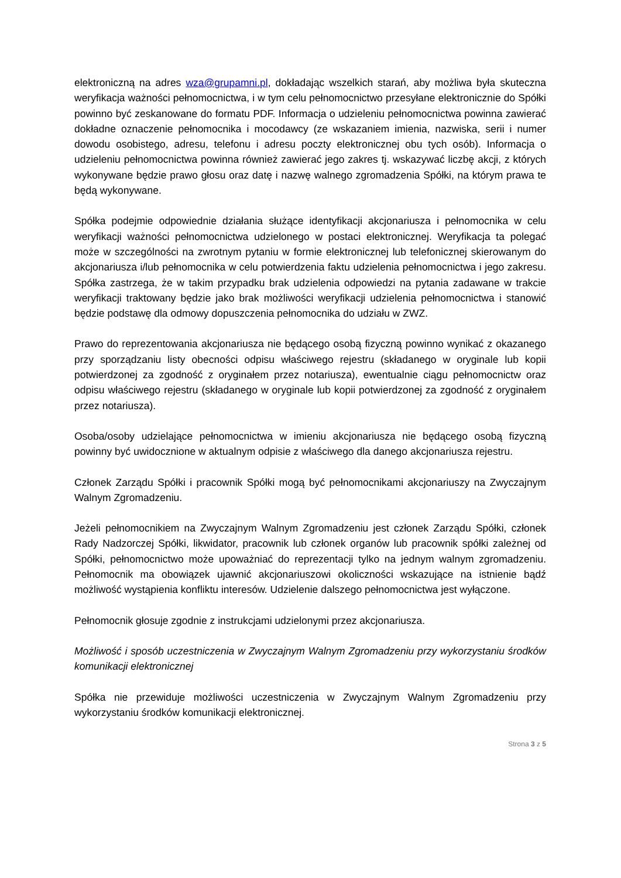elektroniczną na adres wza@grupamni.pl, dokładając wszelkich starań, aby możliwa była skuteczna weryfikacja ważności pełnomocnictwa, i w tym celu pełnomocnictwo przesyłane elektronicznie do Spółki powinno być zeskanowane do formatu PDF. Informacja o udzieleniu pełnomocnictwa powinna zawierać dokładne oznaczenie pełnomocnika i mocodawcy (ze wskazaniem imienia, nazwiska, serii i numer dowodu osobistego, adresu, telefonu i adresu poczty elektronicznej obu tych osób). Informacja o udzieleniu pełnomocnictwa powinna również zawierać jego zakres tj. wskazywać liczbę akcji, z których wykonywane będzie prawo głosu oraz datę i nazwę walnego zgromadzenia Spółki, na którym prawa te będą wykonywane.
Spółka podejmie odpowiednie działania służące identyfikacji akcjonariusza i pełnomocnika w celu weryfikacji ważności pełnomocnictwa udzielonego w postaci elektronicznej. Weryfikacja ta polegać może w szczególności na zwrotnym pytaniu w formie elektronicznej lub telefonicznej skierowanym do akcjonariusza i/lub pełnomocnika w celu potwierdzenia faktu udzielenia pełnomocnictwa i jego zakresu. Spółka zastrzega, że w takim przypadku brak udzielenia odpowiedzi na pytania zadawane w trakcie weryfikacji traktowany będzie jako brak możliwości weryfikacji udzielenia pełnomocnictwa i stanowić będzie podstawę dla odmowy dopuszczenia pełnomocnika do udziału w ZWZ.
Prawo do reprezentowania akcjonariusza nie będącego osobą fizyczną powinno wynikać z okazanego przy sporządzaniu listy obecności odpisu właściwego rejestru (składanego w oryginale lub kopii potwierdzonej za zgodność z oryginałem przez notariusza), ewentualnie ciągu pełnomocnictw oraz odpisu właściwego rejestru (składanego w oryginale lub kopii potwierdzonej za zgodność z oryginałem przez notariusza).
Osoba/osoby udzielające pełnomocnictwa w imieniu akcjonariusza nie będącego osobą fizyczną powinny być uwidocznione w aktualnym odpisie z właściwego dla danego akcjonariusza rejestru.
Członek Zarządu Spółki i pracownik Spółki mogą być pełnomocnikami akcjonariuszy na Zwyczajnym Walnym Zgromadzeniu.
Jeżeli pełnomocnikiem na Zwyczajnym Walnym Zgromadzeniu jest członek Zarządu Spółki, członek Rady Nadzorczej Spółki, likwidator, pracownik lub członek organów lub pracownik spółki zależnej od Spółki, pełnomocnictwo może upoważniać do reprezentacji tylko na jednym walnym zgromadzeniu. Pełnomocnik ma obowiązek ujawnić akcjonariuszowi okoliczności wskazujące na istnienie bądź możliwość wystąpienia konfliktu interesów. Udzielenie dalszego pełnomocnictwa jest wyłączone.
Pełnomocnik głosuje zgodnie z instrukcjami udzielonymi przez akcjonariusza.
Możliwość i sposób uczestniczenia w Zwyczajnym Walnym Zgromadzeniu przy wykorzystaniu środków komunikacji elektronicznej
Spółka nie przewiduje możliwości uczestniczenia w Zwyczajnym Walnym Zgromadzeniu przy wykorzystaniu środków komunikacji elektronicznej.
Strona 3 z 5